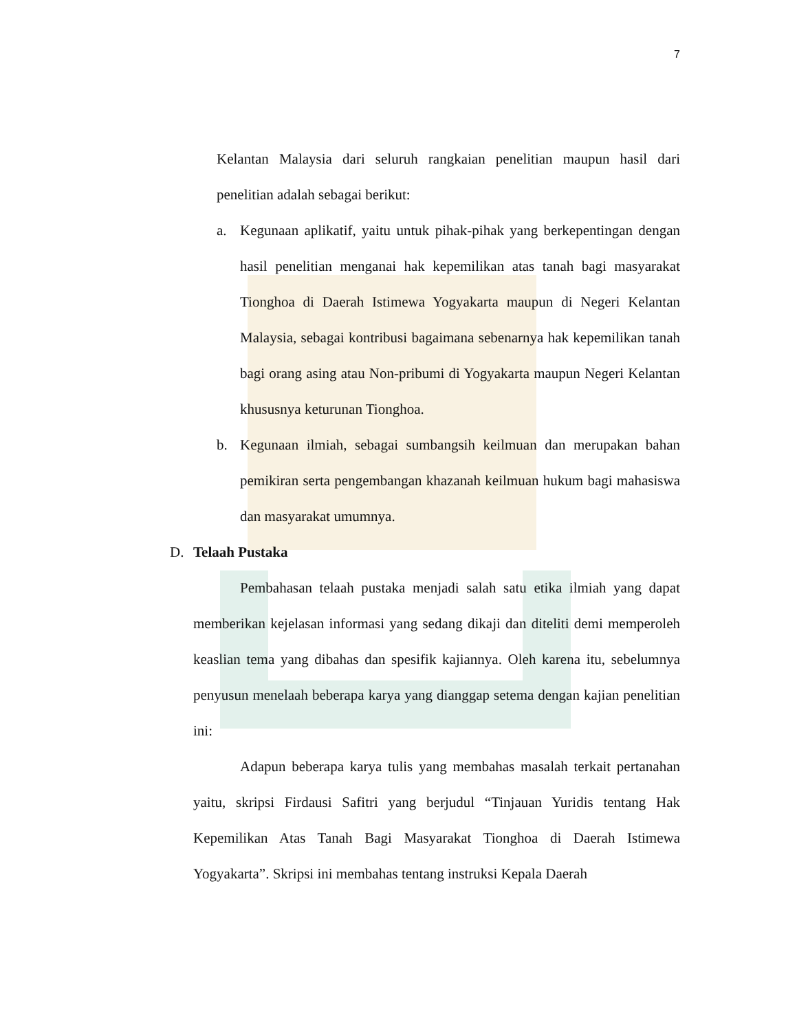7
Kelantan Malaysia dari seluruh rangkaian penelitian maupun hasil dari penelitian adalah sebagai berikut:
a. Kegunaan aplikatif, yaitu untuk pihak-pihak yang berkepentingan dengan hasil penelitian menganai hak kepemilikan atas tanah bagi masyarakat Tionghoa di Daerah Istimewa Yogyakarta maupun di Negeri Kelantan Malaysia, sebagai kontribusi bagaimana sebenarnya hak kepemilikan tanah bagi orang asing atau Non-pribumi di Yogyakarta maupun Negeri Kelantan khususnya keturunan Tionghoa.
b. Kegunaan ilmiah, sebagai sumbangsih keilmuan dan merupakan bahan pemikiran serta pengembangan khazanah keilmuan hukum bagi mahasiswa dan masyarakat umumnya.
D. Telaah Pustaka
Pembahasan telaah pustaka menjadi salah satu etika ilmiah yang dapat memberikan kejelasan informasi yang sedang dikaji dan diteliti demi memperoleh keaslian tema yang dibahas dan spesifik kajiannya. Oleh karena itu, sebelumnya penyusun menelaah beberapa karya yang dianggap setema dengan kajian penelitian ini:
Adapun beberapa karya tulis yang membahas masalah terkait pertanahan yaitu, skripsi Firdausi Safitri yang berjudul “Tinjauan Yuridis tentang Hak Kepemilikan Atas Tanah Bagi Masyarakat Tionghoa di Daerah Istimewa Yogyakarta”. Skripsi ini membahas tentang instruksi Kepala Daerah